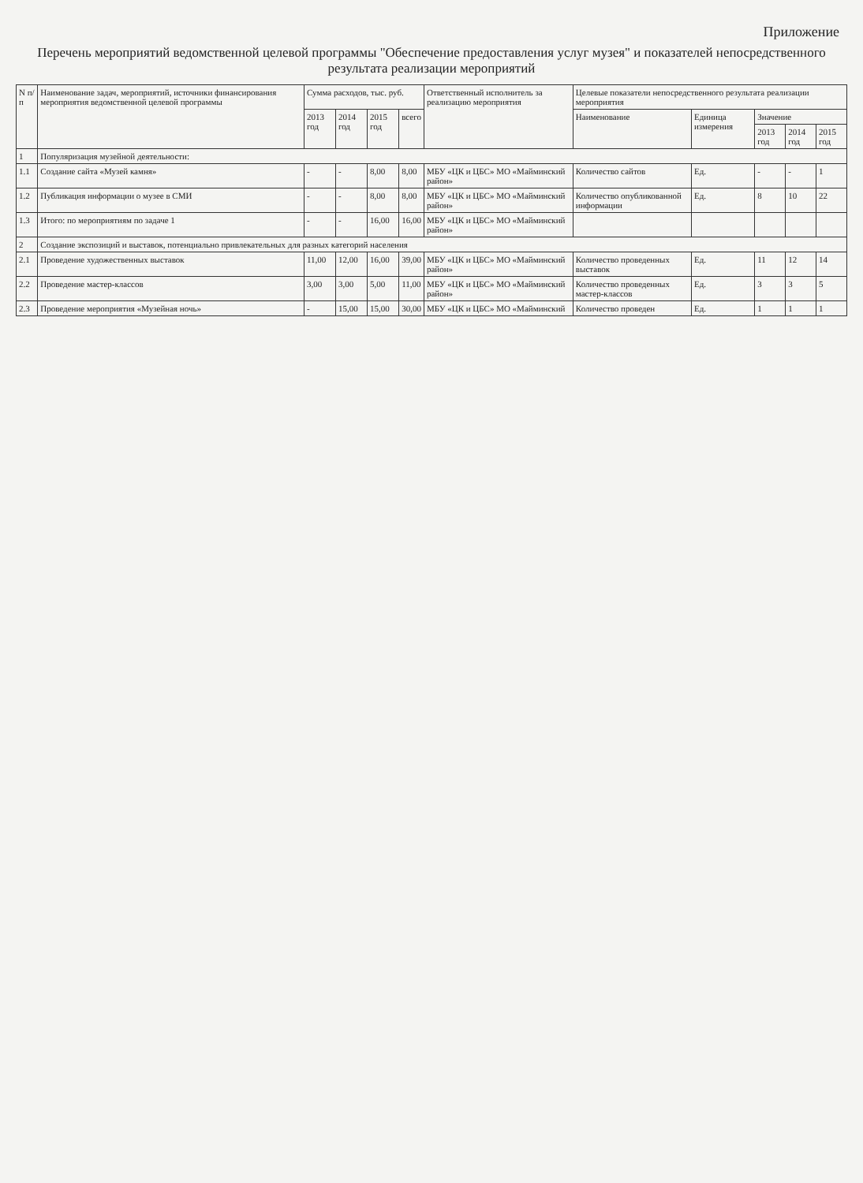Приложение
Перечень мероприятий ведомственной целевой программы "Обеспечение предоставления услуг музея" и показателей непосредственного результата реализации мероприятий
| N п/п | Наименование задач, мероприятий, источники финансирования мероприятия ведомственной целевой программы | Сумма расходов, тыс. руб. | | | | Ответственный исполнитель за реализацию мероприятия | Целевые показатели непосредственного результата реализации мероприятия | | | | |
| --- | --- | --- | --- | --- | --- | --- | --- | --- | --- | --- | --- |
| | | 2013 год | 2014 год | 2015 год | всего | | Наименование | Единица измерения | Значение | | |
| | | | | | | | | | 2013 год | 2014 год | 2015 год |
| 1 | Популяризация музейной деятельности: | | | | | | | | | | |
| 1.1 | Создание сайта «Музей камня» | - | - | 8,00 | 8,00 | МБУ «ЦК и ЦБС» МО «Майминский район» | Количество сайтов | Ед. | - | - | 1 |
| 1.2 | Публикация информации о музее в СМИ | - | - | 8,00 | 8,00 | МБУ «ЦК и ЦБС» МО «Майминский район» | Количество опубликованной информации | Ед. | 8 | 10 | 22 |
| 1.3 | Итого: по мероприятиям по задаче 1 | - | - | 16,00 | 16,00 | МБУ «ЦК и ЦБС» МО «Майминский район» | | | | | |
| 2 | Создание экспозиций и выставок, потенциально привлекательных для разных категорий населения | | | | | | | | | | |
| 2.1 | Проведение художественных выставок | 11,00 | 12,00 | 16,00 | 39,00 | МБУ «ЦК и ЦБС» МО «Майминский район» | Количество проведенных выставок | Ед. | 11 | 12 | 14 |
| 2.2 | Проведение мастер-классов | 3,00 | 3,00 | 5,00 | 11,00 | МБУ «ЦК и ЦБС» МО «Майминский район» | Количество проведенных мастер-классов | Ед. | 3 | 3 | 5 |
| 2.3 | Проведение мероприятия «Музейная ночь» | - | 15,00 | 15,00 | 30,00 | МБУ «ЦК и ЦБС» МО «Майминский | Количество проведен | Ед. | 1 | 1 | 1 |